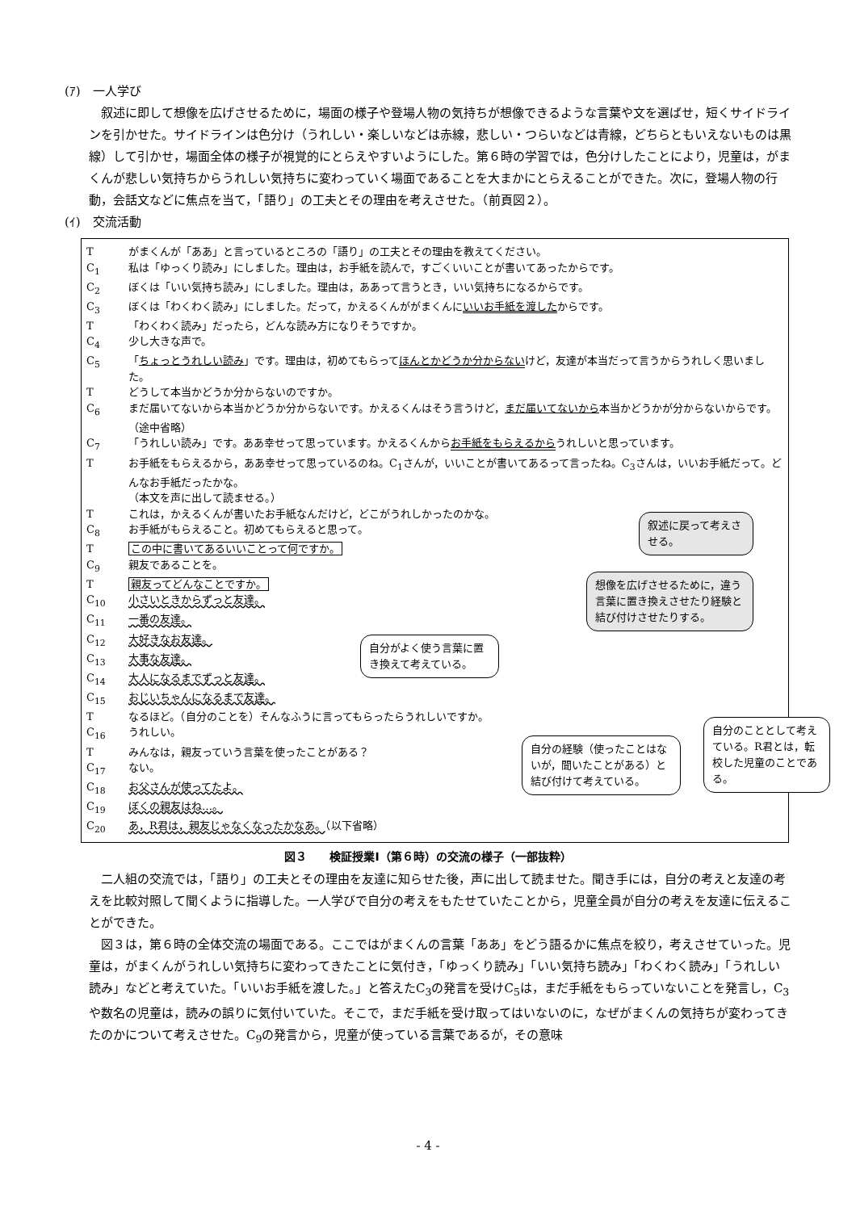(ｱ)　一人学び
叙述に即して想像を広げさせるために，場面の様子や登場人物の気持ちが想像できるような言葉や文を選ばせ，短くサイドラインを引かせた。サイドラインは色分け（うれしい・楽しいなどは赤線，悲しい・つらいなどは青線，どちらともいえないものは黒線）して引かせ，場面全体の様子が視覚的にとらえやすいようにした。第６時の学習では，色分けしたことにより，児童は，がまくんが悲しい気持ちからうれしい気持ちに変わっていく場面であることを大まかにとらえることができた。次に，登場人物の行動，会話文などに焦点を当て，「語り」の工夫とその理由を考えさせた。（前頁図２）。
(ｲ)　交流活動
Tがまくんが「ああ」と言っているところの「語り」の工夫とその理由を教えてください。
C<sub>1</sub> 私は「ゆっくり読み」にしました。理由は，お手紙を読んで，すごくいいことが書いてあったからです。
C<sub>2</sub> ぼくは「いい気持ち読み」にしました。理由は，ああって言うとき，いい気持ちになるからです。
C<sub>3</sub> ぼくは「わくわく読み」にしました。だって，かえるくんががまくんにいいお手紙を渡したからです。
T 「わくわく読み」だったら，どんな読み方になりそうですか。
C<sub>4</sub> 少し大きな声で。
C<sub>5</sub> 「ちょっとうれしい読み」です。理由は，初めてもらってほんとかどうか分からないけど，友達が本当だって言うからうれしく思いました。
Tどうして本当かどうか分からないのですか。
C<sub>6</sub> まだ届いてないから本当かどうか分からないです。かえるくんはそう言うけど，まだ届いてないから本当かどうかが分からないからです。
（途中省略）
C<sub>7</sub> 「うれしい読み」です。ああ幸せって思っています。かえるくんからお手紙をもらえるからうれしいと思っています。
Tお手紙をもらえるから，ああ幸せって思っているのね。C<sub>1</sub>さんが，いいことが書いてあるって言ったね。C<sub>3</sub>さんは，いいお手紙だって。どんなお手紙だったかな。
（本文を声に出して読ませる。）
Tこれは，かえるくんが書いたお手紙なんだけど，どこがうれしかったのかな。
C<sub>8</sub> お手紙がもらえること。初めてもらえると思って。
Tこの中に書いてあるいいことって何ですか。
C<sub>9</sub> 親友であることを。
T親友ってどんなことですか。
C<sub>10</sub> 小さいときからずっと友達。
C<sub>11</sub> 一番の友達。
C<sub>12</sub> 大好きなお友達。
C<sub>13</sub> 大事な友達。
C<sub>14</sub> 大人になるまでずっと友達。
C<sub>15</sub> おじいちゃんになるまで友達。
Tなるほど。（自分のことを）そんなふうに言ってもらったらうれしいですか。
C<sub>16</sub> うれしい。
Tみんなは，親友っていう言葉を使ったことがある？
C<sub>17</sub> ない。
C<sub>18</sub> お父さんが使ってたよ。
C<sub>19</sub> ぼくの親友はね…。
C<sub>20</sub> あ，R君は，親友じゃなくなったかなあ。（以下省略）
叙述に戻って考えさせる。
想像を広げさせるために，違う言葉に置き換えさせたり経験と結び付けさせたりする。
自分がよく使う言葉に置き換えて考えている。
自分の経験（使ったことはないが，聞いたことがある）と結び付けて考えている。
自分のこととして考えている。R君とは，転校した児童のことである。
図３　　検証授業Ⅰ（第６時）の交流の様子（一部抜粋）
二人組の交流では，「語り」の工夫とその理由を友達に知らせた後，声に出して読ませた。聞き手には，自分の考えと友達の考えを比較対照して聞くように指導した。一人学びで自分の考えをもたせていたことから，児童全員が自分の考えを友達に伝えることができた。
図３は，第６時の全体交流の場面である。ここではがまくんの言葉「ああ」をどう語るかに焦点を絞り，考えさせていった。児童は，がまくんがうれしい気持ちに変わってきたことに気付き，「ゆっくり読み」「いい気持ち読み」「わくわく読み」「うれしい読み」などと考えていた。「いいお手紙を渡した。」と答えたC<sub>3</sub>の発言を受けC<sub>5</sub>は，まだ手紙をもらっていないことを発言し，C<sub>3</sub>や数名の児童は，読みの誤りに気付いていた。そこで，まだ手紙を受け取ってはいないのに，なぜがまくんの気持ちが変わってきたのかについて考えさせた。C<sub>9</sub>の発言から，児童が使っている言葉であるが，その意味
- 4 -